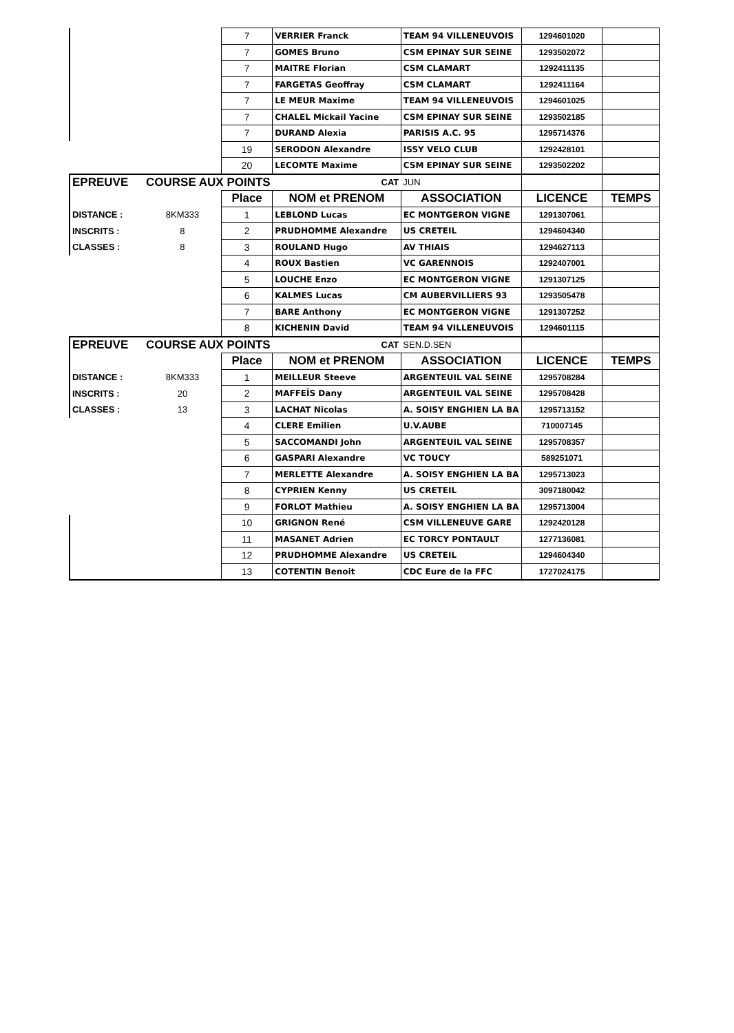| | | 7 | VERRIER Franck | TEAM 94 VILLENEUVOIS | 1294601020 | |
| | | 7 | GOMES Bruno | CSM EPINAY SUR SEINE | 1293502072 | |
| | | 7 | MAITRE Florian | CSM CLAMART | 1292411135 | |
| | | 7 | FARGETAS Geoffray | CSM CLAMART | 1292411164 | |
| | | 7 | LE MEUR Maxime | TEAM 94 VILLENEUVOIS | 1294601025 | |
| | | 7 | CHALEL Mickail Yacine | CSM EPINAY SUR SEINE | 1293502185 | |
| | | 7 | DURAND Alexia | PARISIS A.C. 95 | 1295714376 | |
| | | 19 | SERODON Alexandre | ISSY VELO CLUB | 1292428101 | |
| | | 20 | LECOMTE Maxime | CSM EPINAY SUR SEINE | 1293502202 | |
| EPREUVE | COURSE AUX POINTS | | CAT | JUN | | |
| | | Place | NOM et PRENOM | ASSOCIATION | LICENCE | TEMPS |
| DISTANCE : | 8KM333 | 1 | LEBLOND Lucas | EC MONTGERON VIGNE | 1291307061 | |
| INSCRITS : | 8 | 2 | PRUDHOMME Alexandre | US CRETEIL | 1294604340 | |
| CLASSES : | 8 | 3 | ROULAND Hugo | AV THIAIS | 1294627113 | |
| | | 4 | ROUX Bastien | VC GARENNOIS | 1292407001 | |
| | | 5 | LOUCHE Enzo | EC MONTGERON VIGNE | 1291307125 | |
| | | 6 | KALMES Lucas | CM AUBERVILLIERS 93 | 1293505478 | |
| | | 7 | BARE Anthony | EC MONTGERON VIGNE | 1291307252 | |
| | | 8 | KICHENIN David | TEAM 94 VILLENEUVOIS | 1294601115 | |
| EPREUVE | COURSE AUX POINTS | | CAT | SEN.D.SEN | | |
| | | Place | NOM et PRENOM | ASSOCIATION | LICENCE | TEMPS |
| DISTANCE : | 8KM333 | 1 | MEILLEUR Steeve | ARGENTEUIL VAL SEINE | 1295708284 | |
| INSCRITS : | 20 | 2 | MAFFEÏS Dany | ARGENTEUIL VAL SEINE | 1295708428 | |
| CLASSES : | 13 | 3 | LACHAT Nicolas | A. SOISY ENGHIEN LA BA | 1295713152 | |
| | | 4 | CLERE Emilien | U.V.AUBE | 710007145 | |
| | | 5 | SACCOMANDI John | ARGENTEUIL VAL SEINE | 1295708357 | |
| | | 6 | GASPARI Alexandre | VC TOUCY | 589251071 | |
| | | 7 | MERLETTE Alexandre | A. SOISY ENGHIEN LA BA | 1295713023 | |
| | | 8 | CYPRIEN Kenny | US CRETEIL | 3097180042 | |
| | | 9 | FORLOT Mathieu | A. SOISY ENGHIEN LA BA | 1295713004 | |
| | | 10 | GRIGNON René | CSM VILLENEUVE GARE | 1292420128 | |
| | | 11 | MASANET Adrien | EC TORCY PONTAULT | 1277136081 | |
| | | 12 | PRUDHOMME Alexandre | US CRETEIL | 1294604340 | |
| | | 13 | COTENTIN Benoit | CDC Eure de la FFC | 1727024175 | |